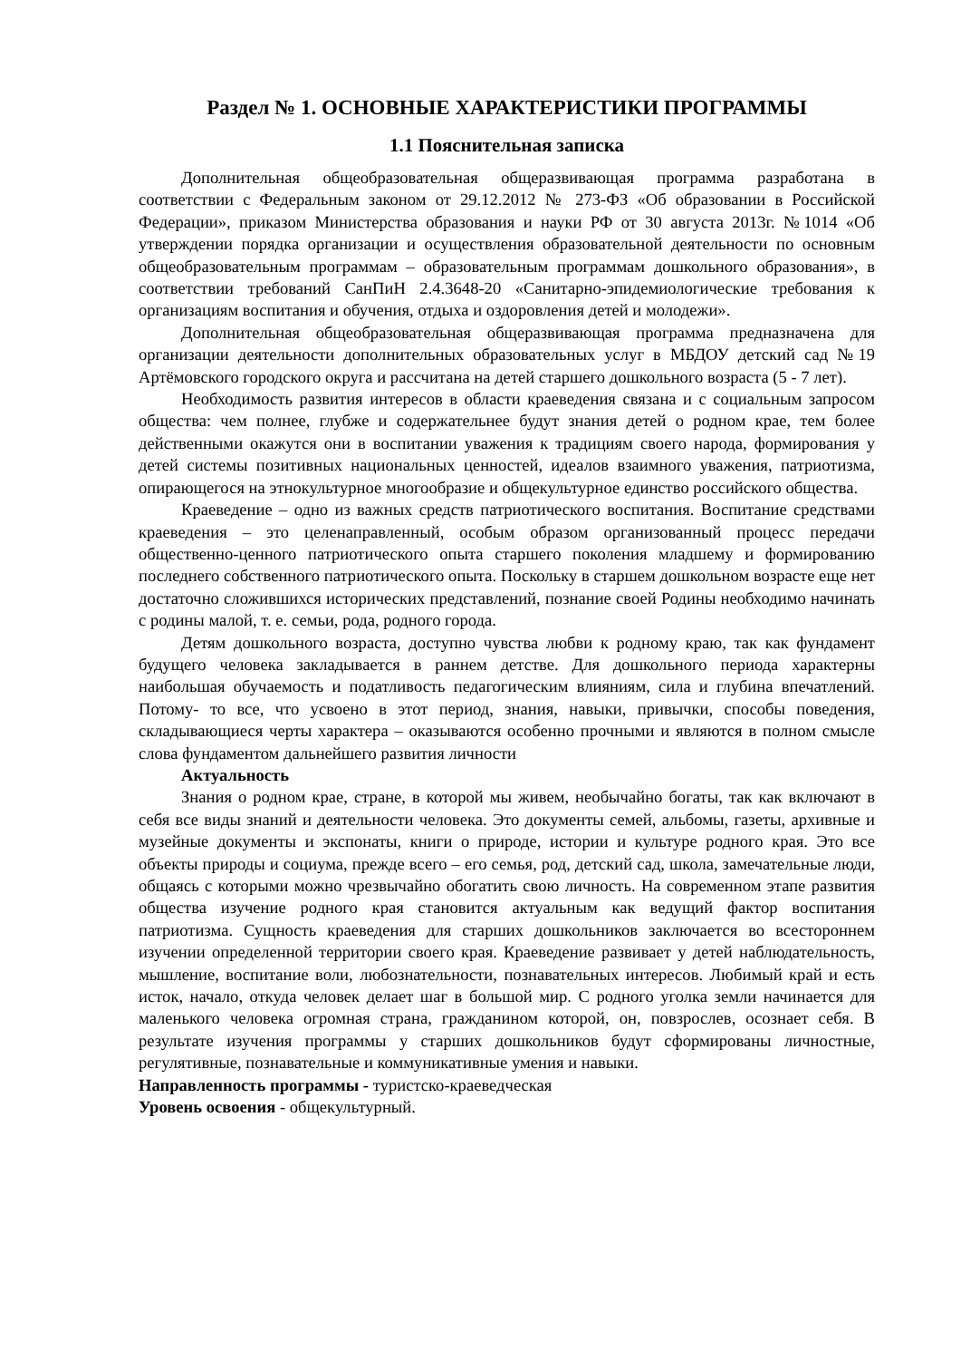Раздел № 1. ОСНОВНЫЕ ХАРАКТЕРИСТИКИ ПРОГРАММЫ
1.1 Пояснительная записка
Дополнительная общеобразовательная общеразвивающая программа разработана в соответствии с Федеральным законом от 29.12.2012 № 273-ФЗ «Об образовании в Российской Федерации», приказом Министерства образования и науки РФ от 30 августа 2013г. №1014 «Об утверждении порядка организации и осуществления образовательной деятельности по основным общеобразовательным программам – образовательным программам дошкольного образования», в соответствии требований СанПиН 2.4.3648-20 «Санитарно-эпидемиологические требования к организациям воспитания и обучения, отдыха и оздоровления детей и молодежи».
Дополнительная общеобразовательная общеразвивающая программа предназначена для организации деятельности дополнительных образовательных услуг в МБДОУ детский сад №19 Артёмовского городского округа и рассчитана на детей старшего дошкольного возраста (5 - 7 лет).
Необходимость развития интересов в области краеведения связана и с социальным запросом общества: чем полнее, глубже и содержательнее будут знания детей о родном крае, тем более действенными окажутся они в воспитании уважения к традициям своего народа, формирования у детей системы позитивных национальных ценностей, идеалов взаимного уважения, патриотизма, опирающегося на этнокультурное многообразие и общекультурное единство российского общества.
Краеведение – одно из важных средств патриотического воспитания. Воспитание средствами краеведения – это целенаправленный, особым образом организованный процесс передачи общественно-ценного патриотического опыта старшего поколения младшему и формированию последнего собственного патриотического опыта. Поскольку в старшем дошкольном возрасте еще нет достаточно сложившихся исторических представлений, познание своей Родины необходимо начинать с родины малой, т. е. семьи, рода, родного города.
Детям дошкольного возраста, доступно чувства любви к родному краю, так как фундамент будущего человека закладывается в раннем детстве. Для дошкольного периода характерны наибольшая обучаемость и податливость педагогическим влияниям, сила и глубина впечатлений. Потому- то все, что усвоено в этот период, знания, навыки, привычки, способы поведения, складывающиеся черты характера – оказываются особенно прочными и являются в полном смысле слова фундаментом дальнейшего развития личности
Актуальность
Знания о родном крае, стране, в которой мы живем, необычайно богаты, так как включают в себя все виды знаний и деятельности человека. Это документы семей, альбомы, газеты, архивные и музейные документы и экспонаты, книги о природе, истории и культуре родного края. Это все объекты природы и социума, прежде всего – его семья, род, детский сад, школа, замечательные люди, общаясь с которыми можно чрезвычайно обогатить свою личность. На современном этапе развития общества изучение родного края становится актуальным как ведущий фактор воспитания патриотизма. Сущность краеведения для старших дошкольников заключается во всестороннем изучении определенной территории своего края. Краеведение развивает у детей наблюдательность, мышление, воспитание воли, любознательности, познавательных интересов. Любимый край и есть исток, начало, откуда человек делает шаг в большой мир. С родного уголка земли начинается для маленького человека огромная страна, гражданином которой, он, повзрослев, осознает себя. В результате изучения программы у старших дошкольников будут сформированы личностные, регулятивные, познавательные и коммуникативные умения и навыки.
Направленность программы - туристско-краеведческая
Уровень освоения - общекультурный.